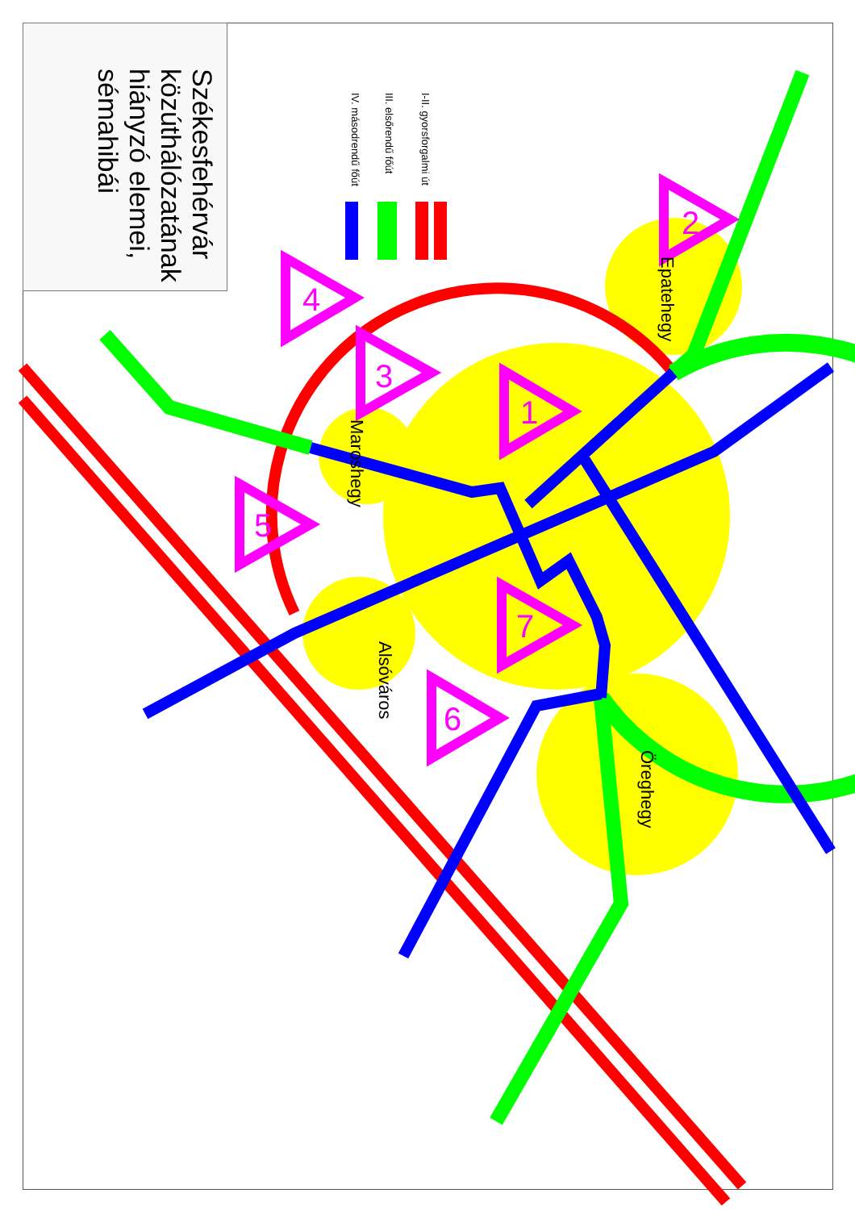2
4
3
1
5
6
7
Székesfehérvár közúthálózatának hiányzó elemei, sémahibái
I-II. gyorsforgalmi út
III. elsőrendű főút
IV. másodrendű főút
Epatehegy
Maroshegy
Alsóváros
Öreghegy